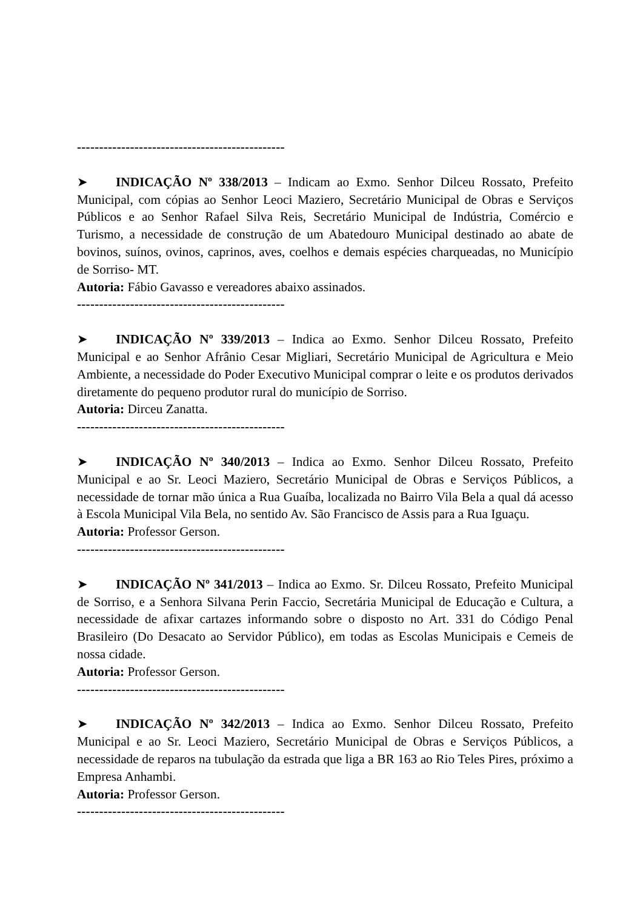-----------------------------------------------
➤ INDICAÇÃO Nº 338/2013 – Indicam ao Exmo. Senhor Dilceu Rossato, Prefeito Municipal, com cópias ao Senhor Leoci Maziero, Secretário Municipal de Obras e Serviços Públicos e ao Senhor Rafael Silva Reis, Secretário Municipal de Indústria, Comércio e Turismo, a necessidade de construção de um Abatedouro Municipal destinado ao abate de bovinos, suínos, ovinos, caprinos, aves, coelhos e demais espécies charqueadas, no Município de Sorriso- MT.
Autoria: Fábio Gavasso e vereadores abaixo assinados.
-----------------------------------------------
➤ INDICAÇÃO Nº 339/2013 – Indica ao Exmo. Senhor Dilceu Rossato, Prefeito Municipal e ao Senhor Afrânio Cesar Migliari, Secretário Municipal de Agricultura e Meio Ambiente, a necessidade do Poder Executivo Municipal comprar o leite e os produtos derivados diretamente do pequeno produtor rural do município de Sorriso.
Autoria: Dirceu Zanatta.
-----------------------------------------------
➤ INDICAÇÃO Nº 340/2013 – Indica ao Exmo. Senhor Dilceu Rossato, Prefeito Municipal e ao Sr. Leoci Maziero, Secretário Municipal de Obras e Serviços Públicos, a necessidade de tornar mão única a Rua Guaíba, localizada no Bairro Vila Bela a qual dá acesso à Escola Municipal Vila Bela, no sentido Av. São Francisco de Assis para a Rua Iguaçu.
Autoria: Professor Gerson.
-----------------------------------------------
➤ INDICAÇÃO Nº 341/2013 – Indica ao Exmo. Sr. Dilceu Rossato, Prefeito Municipal de Sorriso, e a Senhora Silvana Perin Faccio, Secretária Municipal de Educação e Cultura, a necessidade de afixar cartazes informando sobre o disposto no Art. 331 do Código Penal Brasileiro (Do Desacato ao Servidor Público), em todas as Escolas Municipais e Cemeis de nossa cidade.
Autoria: Professor Gerson.
-----------------------------------------------
➤ INDICAÇÃO Nº 342/2013 – Indica ao Exmo. Senhor Dilceu Rossato, Prefeito Municipal e ao Sr. Leoci Maziero, Secretário Municipal de Obras e Serviços Públicos, a necessidade de reparos na tubulação da estrada que liga a BR 163 ao Rio Teles Pires, próximo a Empresa Anhambi.
Autoria: Professor Gerson.
-----------------------------------------------